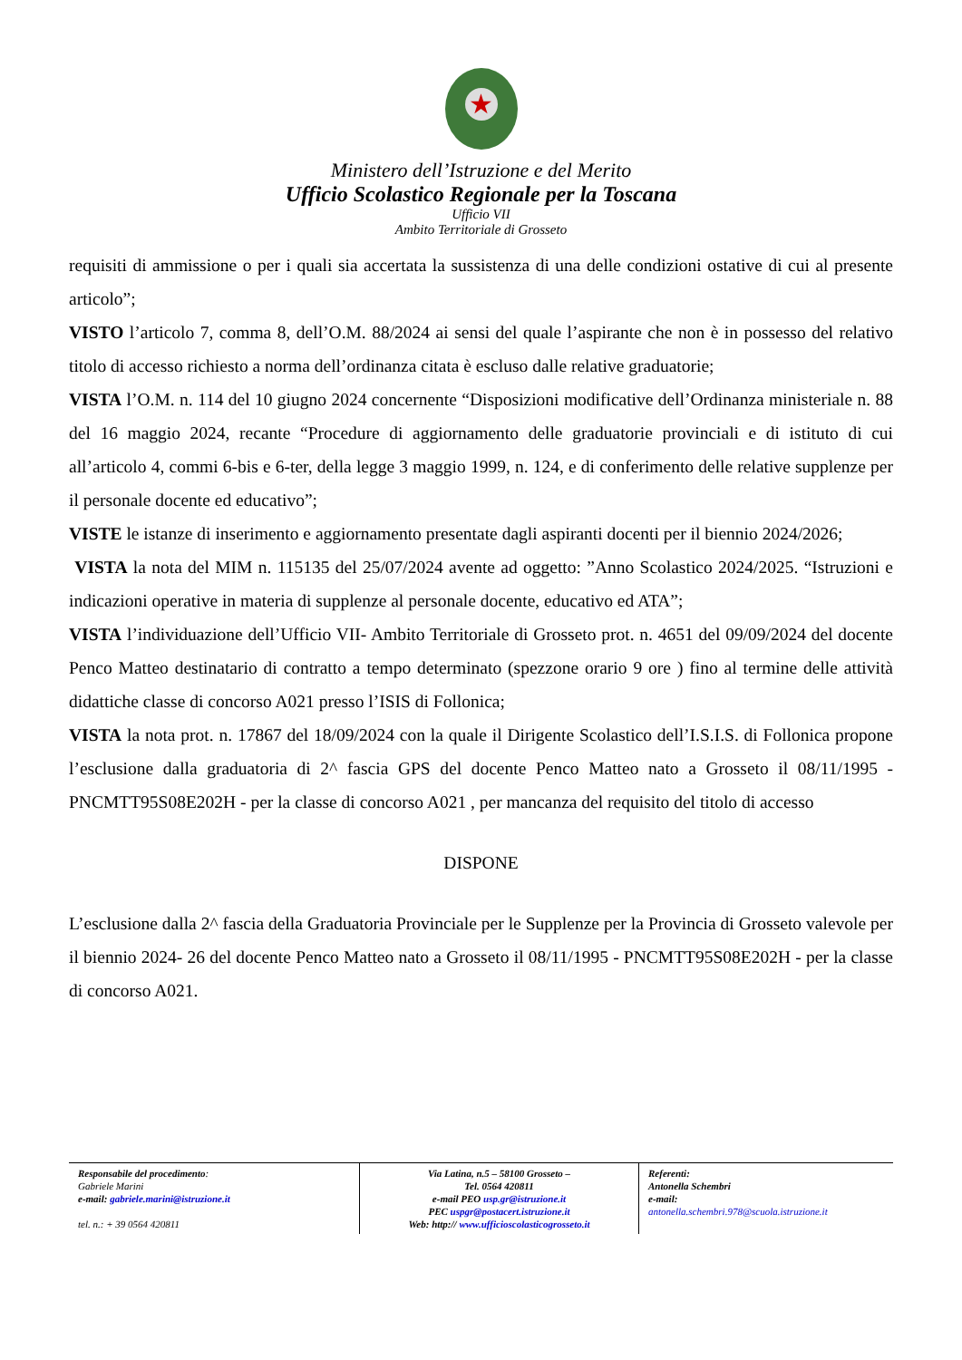★
Ministero dell’Istruzione e del Merito
Ufficio Scolastico Regionale per la Toscana
Ufficio VII
Ambito Territoriale di Grosseto
requisiti di ammissione o per i quali sia accertata la sussistenza di una delle condizioni ostative di cui al presente articolo”;
VISTO l’articolo 7, comma 8, dell’O.M. 88/2024 ai sensi del quale l’aspirante che non è in possesso del relativo titolo di accesso richiesto a norma dell’ordinanza citata è escluso dalle relative graduatorie;
VISTA l’O.M. n. 114 del 10 giugno 2024 concernente “Disposizioni modificative dell’Ordinanza ministeriale n. 88 del 16 maggio 2024, recante “Procedure di aggiornamento delle graduatorie provinciali e di istituto di cui all’articolo 4, commi 6-bis e 6-ter, della legge 3 maggio 1999, n. 124, e di conferimento delle relative supplenze per il personale docente ed educativo”;
VISTE le istanze di inserimento e aggiornamento presentate dagli aspiranti docenti per il biennio 2024/2026;
VISTA la nota del MIM n. 115135 del 25/07/2024 avente ad oggetto: ”Anno Scolastico 2024/2025. “Istruzioni e indicazioni operative in materia di supplenze al personale docente, educativo ed ATA”;
VISTA l’individuazione dell’Ufficio VII- Ambito Territoriale di Grosseto prot. n. 4651 del 09/09/2024 del docente Penco Matteo destinatario di contratto a tempo determinato (spezzone orario 9 ore ) fino al termine delle attività didattiche classe di concorso A021 presso l’ISIS di Follonica;
VISTA la nota prot. n. 17867 del 18/09/2024 con la quale il Dirigente Scolastico dell’I.S.I.S. di Follonica propone l’esclusione dalla graduatoria di 2^ fascia GPS del docente Penco Matteo nato a Grosseto il 08/11/1995 - PNCMTT95S08E202H - per la classe di concorso A021 , per mancanza del requisito del titolo di accesso
DISPONE
L’esclusione dalla 2^ fascia della Graduatoria Provinciale per le Supplenze per la Provincia di Grosseto valevole per il biennio 2024- 26 del docente Penco Matteo nato a Grosseto il 08/11/1995 - PNCMTT95S08E202H - per la classe di concorso A021.
| Responsabile del procedimento : Gabriele Marini e-mail: gabriele.marini@istruzione.it tel. n.: + 39 0564 420811 | Via Latina, n.5 – 58100 Grosseto – Tel. 0564 420811 e-mail PEO usp.gr@istruzione.it PEC uspgr@postacert.istruzione.it Web: http:// www.ufficioscolasticogrosseto.it | Referenti: Antonella Schembri e-mail: antonella.schembri.978@scuola.istruzione.it |